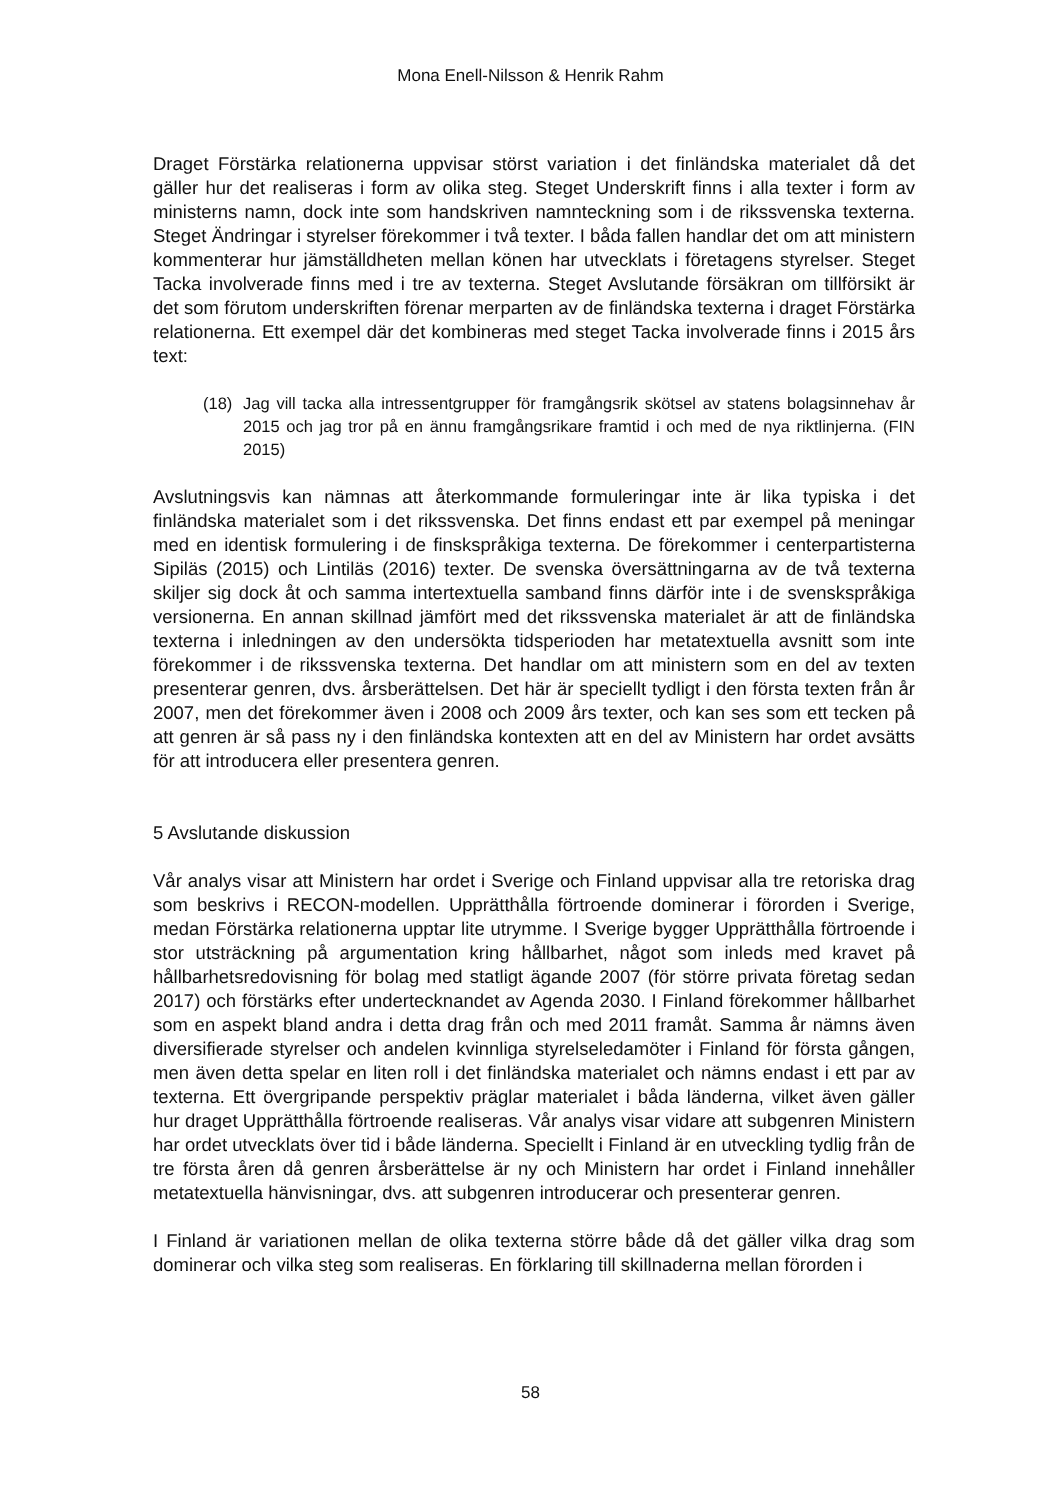Mona Enell-Nilsson & Henrik Rahm
Draget Förstärka relationerna uppvisar störst variation i det finländska materialet då det gäller hur det realiseras i form av olika steg. Steget Underskrift finns i alla texter i form av ministerns namn, dock inte som handskriven namnteckning som i de rikssvenska texterna. Steget Ändringar i styrelser förekommer i två texter. I båda fallen handlar det om att ministern kommenterar hur jämställdheten mellan könen har utvecklats i företagens styrelser. Steget Tacka involverade finns med i tre av texterna. Steget Avslutande försäkran om tillförsikt är det som förutom underskriften förenar merparten av de finländska texterna i draget Förstärka relationerna. Ett exempel där det kombineras med steget Tacka involverade finns i 2015 års text:
(18) Jag vill tacka alla intressentgrupper för framgångsrik skötsel av statens bolagsinnehav år 2015 och jag tror på en ännu framgångsrikare framtid i och med de nya riktlinjerna. (FIN 2015)
Avslutningsvis kan nämnas att återkommande formuleringar inte är lika typiska i det finländska materialet som i det rikssvenska. Det finns endast ett par exempel på meningar med en identisk formulering i de finskspråkiga texterna. De förekommer i centerpartisterna Sipiläs (2015) och Lintiläs (2016) texter. De svenska översättningarna av de två texterna skiljer sig dock åt och samma intertextuella samband finns därför inte i de svenskspråkiga versionerna. En annan skillnad jämfört med det rikssvenska materialet är att de finländska texterna i inledningen av den undersökta tidsperioden har metatextuella avsnitt som inte förekommer i de rikssvenska texterna. Det handlar om att ministern som en del av texten presenterar genren, dvs. årsberättelsen. Det här är speciellt tydligt i den första texten från år 2007, men det förekommer även i 2008 och 2009 års texter, och kan ses som ett tecken på att genren är så pass ny i den finländska kontexten att en del av Ministern har ordet avsätts för att introducera eller presentera genren.
5 Avslutande diskussion
Vår analys visar att Ministern har ordet i Sverige och Finland uppvisar alla tre retoriska drag som beskrivs i RECON-modellen. Upprätthålla förtroende dominerar i förorden i Sverige, medan Förstärka relationerna upptar lite utrymme. I Sverige bygger Upprätthålla förtroende i stor utsträckning på argumentation kring hållbarhet, något som inleds med kravet på hållbarhetsredovisning för bolag med statligt ägande 2007 (för större privata företag sedan 2017) och förstärks efter undertecknandet av Agenda 2030. I Finland förekommer hållbarhet som en aspekt bland andra i detta drag från och med 2011 framåt. Samma år nämns även diversifierade styrelser och andelen kvinnliga styrelseledamöter i Finland för första gången, men även detta spelar en liten roll i det finländska materialet och nämns endast i ett par av texterna. Ett övergripande perspektiv präglar materialet i båda länderna, vilket även gäller hur draget Upprätthålla förtroende realiseras. Vår analys visar vidare att subgenren Ministern har ordet utvecklats över tid i både länderna. Speciellt i Finland är en utveckling tydlig från de tre första åren då genren årsberättelse är ny och Ministern har ordet i Finland innehåller metatextuella hänvisningar, dvs. att subgenren introducerar och presenterar genren.
I Finland är variationen mellan de olika texterna större både då det gäller vilka drag som dominerar och vilka steg som realiseras. En förklaring till skillnaderna mellan förorden i
58